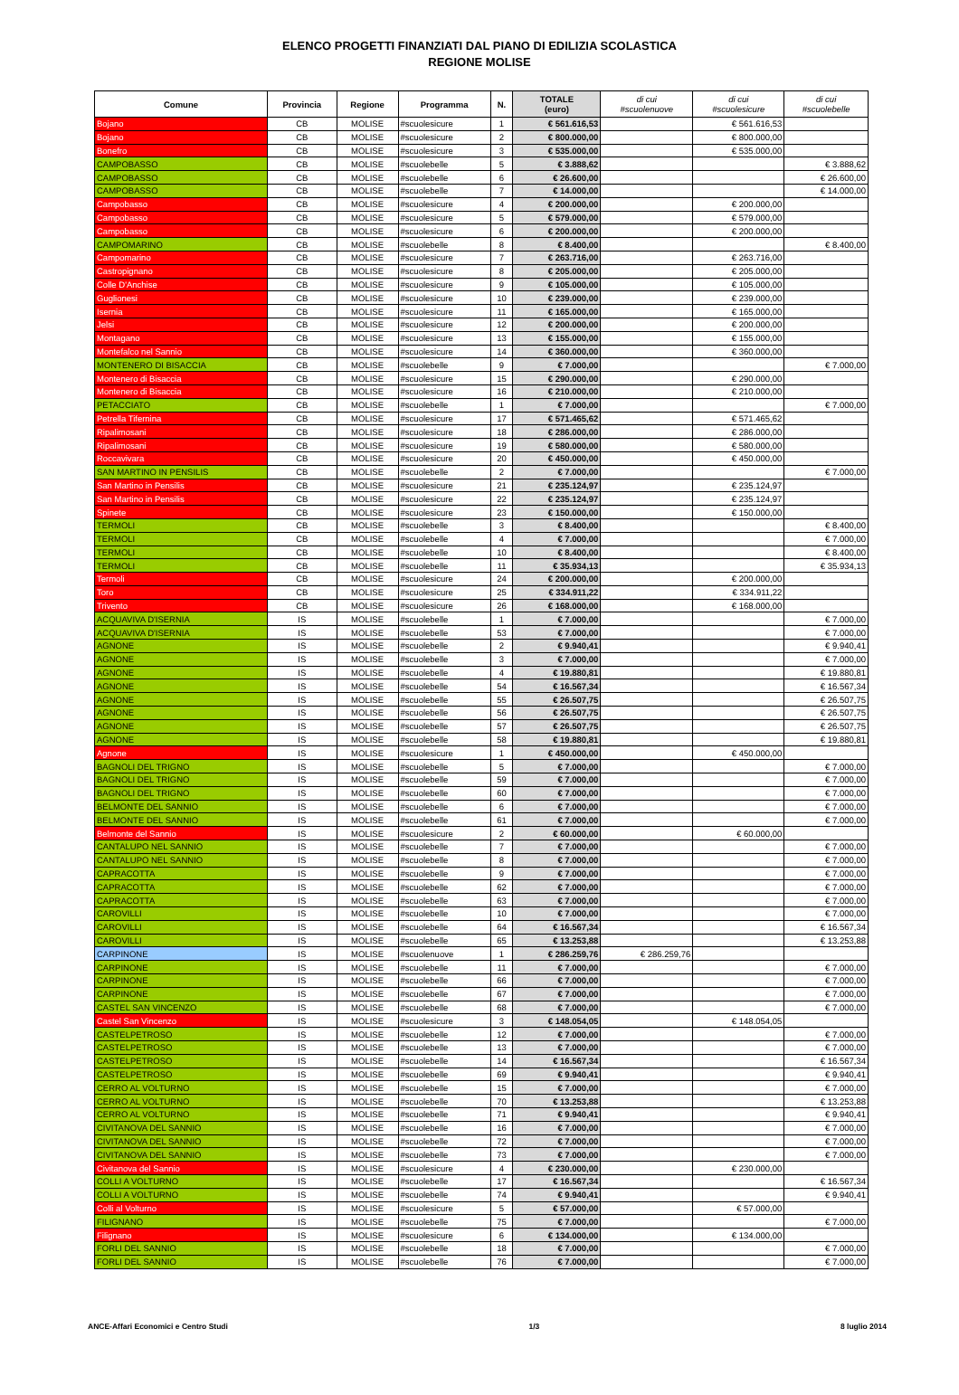ELENCO PROGETTI FINANZIATI DAL PIANO DI EDILIZIA SCOLASTICA
REGIONE MOLISE
| Comune | Provincia | Regione | Programma | N. | TOTALE (euro) | di cui #scuolenuove | di cui #scuolesicure | di cui #scuolebelle |
| --- | --- | --- | --- | --- | --- | --- | --- | --- |
| Bojano | CB | MOLISE | #scuolesicure | 1 | € 561.616,53 | | € 561.616,53 | |
| Bojano | CB | MOLISE | #scuolesicure | 2 | € 800.000,00 | | € 800.000,00 | |
| Bonefro | CB | MOLISE | #scuolesicure | 3 | € 535.000,00 | | € 535.000,00 | |
| CAMPOBASSO | CB | MOLISE | #scuolebelle | 5 | € 3.888,62 | | | € 3.888,62 |
| CAMPOBASSO | CB | MOLISE | #scuolebelle | 6 | € 26.600,00 | | | € 26.600,00 |
| CAMPOBASSO | CB | MOLISE | #scuolebelle | 7 | € 14.000,00 | | | € 14.000,00 |
| Campobasso | CB | MOLISE | #scuolesicure | 4 | € 200.000,00 | | € 200.000,00 | |
| Campobasso | CB | MOLISE | #scuolesicure | 5 | € 579.000,00 | | € 579.000,00 | |
| Campobasso | CB | MOLISE | #scuolesicure | 6 | € 200.000,00 | | € 200.000,00 | |
| CAMPOMARINO | CB | MOLISE | #scuolebelle | 8 | € 8.400,00 | | | € 8.400,00 |
| Campomarino | CB | MOLISE | #scuolesicure | 7 | € 263.716,00 | | € 263.716,00 | |
| Castropignano | CB | MOLISE | #scuolesicure | 8 | € 205.000,00 | | € 205.000,00 | |
| Colle D'Anchise | CB | MOLISE | #scuolesicure | 9 | € 105.000,00 | | € 105.000,00 | |
| Guglionesi | CB | MOLISE | #scuolesicure | 10 | € 239.000,00 | | € 239.000,00 | |
| Isernia | CB | MOLISE | #scuolesicure | 11 | € 165.000,00 | | € 165.000,00 | |
| Jelsi | CB | MOLISE | #scuolesicure | 12 | € 200.000,00 | | € 200.000,00 | |
| Montagano | CB | MOLISE | #scuolesicure | 13 | € 155.000,00 | | € 155.000,00 | |
| Montefalco nel Sannio | CB | MOLISE | #scuolesicure | 14 | € 360.000,00 | | € 360.000,00 | |
| MONTENERO DI BISACCIA | CB | MOLISE | #scuolebelle | 9 | € 7.000,00 | | | € 7.000,00 |
| Montenero di Bisaccia | CB | MOLISE | #scuolesicure | 15 | € 290.000,00 | | € 290.000,00 | |
| Montenero di Bisaccia | CB | MOLISE | #scuolesicure | 16 | € 210.000,00 | | € 210.000,00 | |
| PETACCIATO | CB | MOLISE | #scuolebelle | 1 | € 7.000,00 | | | € 7.000,00 |
| Petrella Tifernina | CB | MOLISE | #scuolesicure | 17 | € 571.465,62 | | € 571.465,62 | |
| Ripalimosani | CB | MOLISE | #scuolesicure | 18 | € 286.000,00 | | € 286.000,00 | |
| Ripalimosani | CB | MOLISE | #scuolesicure | 19 | € 580.000,00 | | € 580.000,00 | |
| Roccavivara | CB | MOLISE | #scuolesicure | 20 | € 450.000,00 | | € 450.000,00 | |
| SAN MARTINO IN PENSILIS | CB | MOLISE | #scuolebelle | 2 | € 7.000,00 | | | € 7.000,00 |
| San Martino in Pensilis | CB | MOLISE | #scuolesicure | 21 | € 235.124,97 | | € 235.124,97 | |
| San Martino in Pensilis | CB | MOLISE | #scuolesicure | 22 | € 235.124,97 | | € 235.124,97 | |
| Spinete | CB | MOLISE | #scuolesicure | 23 | € 150.000,00 | | € 150.000,00 | |
| TERMOLI | CB | MOLISE | #scuolebelle | 3 | € 8.400,00 | | | € 8.400,00 |
| TERMOLI | CB | MOLISE | #scuolebelle | 4 | € 7.000,00 | | | € 7.000,00 |
| TERMOLI | CB | MOLISE | #scuolebelle | 10 | € 8.400,00 | | | € 8.400,00 |
| TERMOLI | CB | MOLISE | #scuolebelle | 11 | € 35.934,13 | | | € 35.934,13 |
| Termoli | CB | MOLISE | #scuolesicure | 24 | € 200.000,00 | | € 200.000,00 | |
| Toro | CB | MOLISE | #scuolesicure | 25 | € 334.911,22 | | € 334.911,22 | |
| Trivento | CB | MOLISE | #scuolesicure | 26 | € 168.000,00 | | € 168.000,00 | |
| ACQUAVIVA D'ISERNIA | IS | MOLISE | #scuolebelle | 1 | € 7.000,00 | | | € 7.000,00 |
| ACQUAVIVA D'ISERNIA | IS | MOLISE | #scuolebelle | 53 | € 7.000,00 | | | € 7.000,00 |
| AGNONE | IS | MOLISE | #scuolebelle | 2 | € 9.940,41 | | | € 9.940,41 |
| AGNONE | IS | MOLISE | #scuolebelle | 3 | € 7.000,00 | | | € 7.000,00 |
| AGNONE | IS | MOLISE | #scuolebelle | 4 | € 19.880,81 | | | € 19.880,81 |
| AGNONE | IS | MOLISE | #scuolebelle | 54 | € 16.567,34 | | | € 16.567,34 |
| AGNONE | IS | MOLISE | #scuolebelle | 55 | € 26.507,75 | | | € 26.507,75 |
| AGNONE | IS | MOLISE | #scuolebelle | 56 | € 26.507,75 | | | € 26.507,75 |
| AGNONE | IS | MOLISE | #scuolebelle | 57 | € 26.507,75 | | | € 26.507,75 |
| AGNONE | IS | MOLISE | #scuolebelle | 58 | € 19.880,81 | | | € 19.880,81 |
| Agnone | IS | MOLISE | #scuolesicure | 1 | € 450.000,00 | | € 450.000,00 | |
| BAGNOLI DEL TRIGNO | IS | MOLISE | #scuolebelle | 5 | € 7.000,00 | | | € 7.000,00 |
| BAGNOLI DEL TRIGNO | IS | MOLISE | #scuolebelle | 59 | € 7.000,00 | | | € 7.000,00 |
| BAGNOLI DEL TRIGNO | IS | MOLISE | #scuolebelle | 60 | € 7.000,00 | | | € 7.000,00 |
| BELMONTE DEL SANNIO | IS | MOLISE | #scuolebelle | 6 | € 7.000,00 | | | € 7.000,00 |
| BELMONTE DEL SANNIO | IS | MOLISE | #scuolebelle | 61 | € 7.000,00 | | | € 7.000,00 |
| Belmonte del Sannio | IS | MOLISE | #scuolesicure | 2 | € 60.000,00 | | € 60.000,00 | |
| CANTALUPO NEL SANNIO | IS | MOLISE | #scuolebelle | 7 | € 7.000,00 | | | € 7.000,00 |
| CANTALUPO NEL SANNIO | IS | MOLISE | #scuolebelle | 8 | € 7.000,00 | | | € 7.000,00 |
| CAPRACOTTA | IS | MOLISE | #scuolebelle | 9 | € 7.000,00 | | | € 7.000,00 |
| CAPRACOTTA | IS | MOLISE | #scuolebelle | 62 | € 7.000,00 | | | € 7.000,00 |
| CAPRACOTTA | IS | MOLISE | #scuolebelle | 63 | € 7.000,00 | | | € 7.000,00 |
| CAROVILLI | IS | MOLISE | #scuolebelle | 10 | € 7.000,00 | | | € 7.000,00 |
| CAROVILLI | IS | MOLISE | #scuolebelle | 64 | € 16.567,34 | | | € 16.567,34 |
| CAROVILLI | IS | MOLISE | #scuolebelle | 65 | € 13.253,88 | | | € 13.253,88 |
| CARPINONE | IS | MOLISE | #scuolenuove | 1 | € 286.259,76 | € 286.259,76 | | |
| CARPINONE | IS | MOLISE | #scuolebelle | 11 | € 7.000,00 | | | € 7.000,00 |
| CARPINONE | IS | MOLISE | #scuolebelle | 66 | € 7.000,00 | | | € 7.000,00 |
| CARPINONE | IS | MOLISE | #scuolebelle | 67 | € 7.000,00 | | | € 7.000,00 |
| CASTEL SAN VINCENZO | IS | MOLISE | #scuolebelle | 68 | € 7.000,00 | | | € 7.000,00 |
| Castel San Vincenzo | IS | MOLISE | #scuolesicure | 3 | € 148.054,05 | | € 148.054,05 | |
| CASTELPETROSO | IS | MOLISE | #scuolebelle | 12 | € 7.000,00 | | | € 7.000,00 |
| CASTELPETROSO | IS | MOLISE | #scuolebelle | 13 | € 7.000,00 | | | € 7.000,00 |
| CASTELPETROSO | IS | MOLISE | #scuolebelle | 14 | € 16.567,34 | | | € 16.567,34 |
| CASTELPETROSO | IS | MOLISE | #scuolebelle | 69 | € 9.940,41 | | | € 9.940,41 |
| CERRO AL VOLTURNO | IS | MOLISE | #scuolebelle | 15 | € 7.000,00 | | | € 7.000,00 |
| CERRO AL VOLTURNO | IS | MOLISE | #scuolebelle | 70 | € 13.253,88 | | | € 13.253,88 |
| CERRO AL VOLTURNO | IS | MOLISE | #scuolebelle | 71 | € 9.940,41 | | | € 9.940,41 |
| CIVITANOVA DEL SANNIO | IS | MOLISE | #scuolebelle | 16 | € 7.000,00 | | | € 7.000,00 |
| CIVITANOVA DEL SANNIO | IS | MOLISE | #scuolebelle | 72 | € 7.000,00 | | | € 7.000,00 |
| CIVITANOVA DEL SANNIO | IS | MOLISE | #scuolebelle | 73 | € 7.000,00 | | | € 7.000,00 |
| Civitanova del Sannio | IS | MOLISE | #scuolesicure | 4 | € 230.000,00 | | € 230.000,00 | |
| COLLI A VOLTURNO | IS | MOLISE | #scuolebelle | 17 | € 16.567,34 | | | € 16.567,34 |
| COLLI A VOLTURNO | IS | MOLISE | #scuolebelle | 74 | € 9.940,41 | | | € 9.940,41 |
| Colli al Volturno | IS | MOLISE | #scuolesicure | 5 | € 57.000,00 | | € 57.000,00 | |
| FILIGNANO | IS | MOLISE | #scuolebelle | 75 | € 7.000,00 | | | € 7.000,00 |
| Filignano | IS | MOLISE | #scuolesicure | 6 | € 134.000,00 | | € 134.000,00 | |
| FORLI DEL SANNIO | IS | MOLISE | #scuolebelle | 18 | € 7.000,00 | | | € 7.000,00 |
| FORLI DEL SANNIO | IS | MOLISE | #scuolebelle | 76 | € 7.000,00 | | | € 7.000,00 |
ANCE-Affari Economici e Centro Studi 1/3 8 luglio 2014